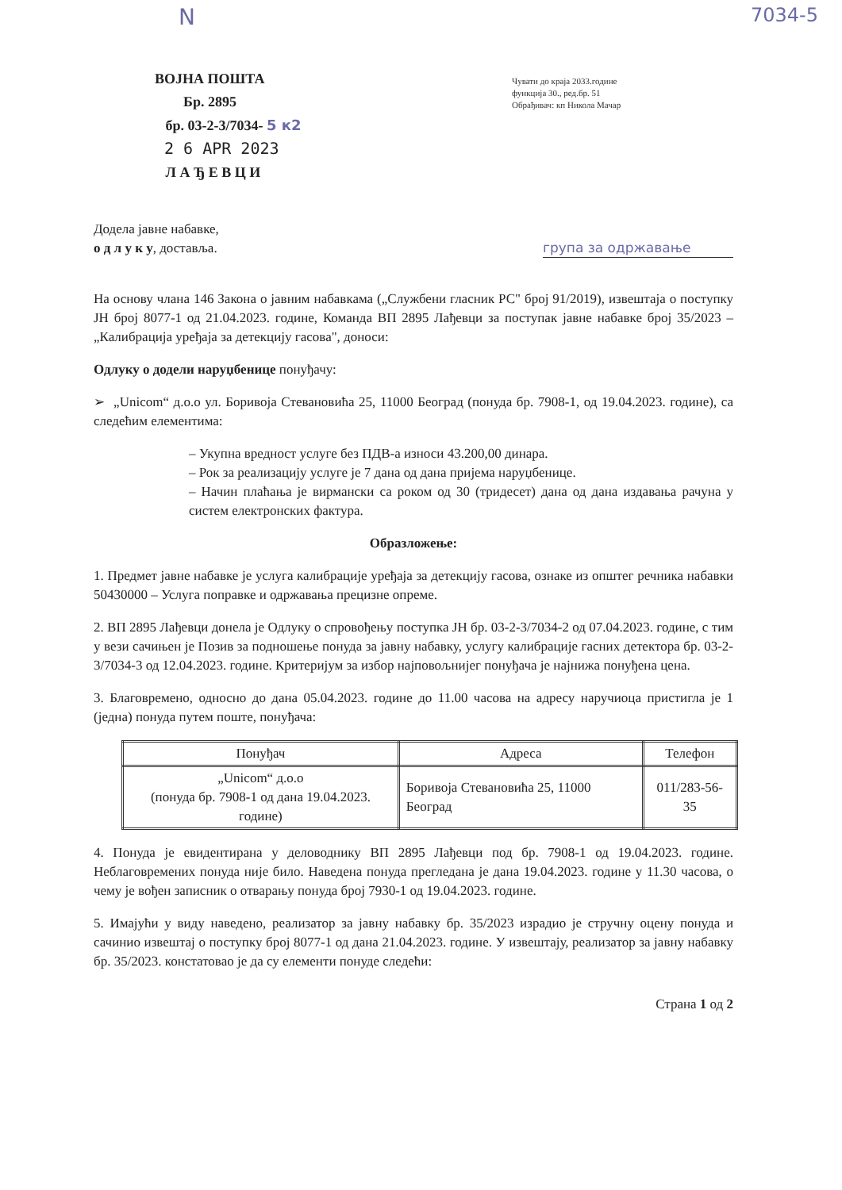Ν 7034-5
ВОЈНА ПОШТА
Бр. 2895
бр. 03-2-3/7034- 5 к2
2 6 APR 2023
Л А Ђ Е В Ц И
Чувати до краја 2033.године
функција 30., ред.бр. 51
Обрађивач: кп Никола Мачар
Додела јавне набавке,
о д л у к у, доставља. група за одржавање
На основу члана 146 Закона о јавним набавкама („Службени гласник РС" број 91/2019), извештаја о поступку ЈН број 8077-1 од 21.04.2023. године, Команда ВП 2895 Лађевци за поступак јавне набавке број 35/2023 – „Калибрација уређаја за детекцију гасова", доноси:
Одлуку о додели наруџбенице понуђачу:
➢ „Unicom“ д.о.о ул. Боривоја Стевановића 25, 11000 Београд (понуда бр. 7908-1, од 19.04.2023. године), са следећим елементима:
– Укупна вредност услуге без ПДВ-а износи 43.200,00 динара.
– Рок за реализацију услуге је 7 дана од дана пријема наруџбенице.
– Начин плаћања је вирмански са роком од 30 (тридесет) дана од дана издавања рачуна у систем електронских фактура.
Образложење:
1. Предмет јавне набавке је услуга калибрације уређаја за детекцију гасова, ознаке из општег речника набавки 50430000 – Услуга поправке и одржавања прецизне опреме.
2. ВП 2895 Лађевци донела је Одлуку о спровођењу поступка ЈН бр. 03-2-3/7034-2 од 07.04.2023. године, с тим у вези сачињен је Позив за подношење понуда за јавну набавку, услугу калибрације гасних детектора бр. 03-2-3/7034-3 од 12.04.2023. године. Критеријум за избор најповољнијег понуђача је најнижа понуђена цена.
3. Благовремено, односно до дана 05.04.2023. године до 11.00 часова на адресу наручиоца пристигла је 1 (једна) понуда путем поште, понуђача:
| Понуђач | Адреса | Телефон |
| --- | --- | --- |
| „Unicom“ д.о.о (понуда бр. 7908-1 од дана 19.04.2023. године) | Боривоја Стевановића 25, 11000 Београд | 011/283-56-35 |
4. Понуда је евидентирана у деловоднику ВП 2895 Лађевци под бр. 7908-1 од 19.04.2023. године. Неблаговремених понуда није било. Наведена понуда прегледана је дана 19.04.2023. године у 11.30 часова, о чему је вођен записник о отварању понуда број 7930-1 од 19.04.2023. године.
5. Имајући у виду наведено, реализатор за јавну набавку бр. 35/2023 израдио је стручну оцену понуда и сачинио извештај о поступку број 8077-1 од дана 21.04.2023. године. У извештају, реализатор за јавну набавку бр. 35/2023. констатовао је да су елементи понуде следећи:
Страна 1 од 2